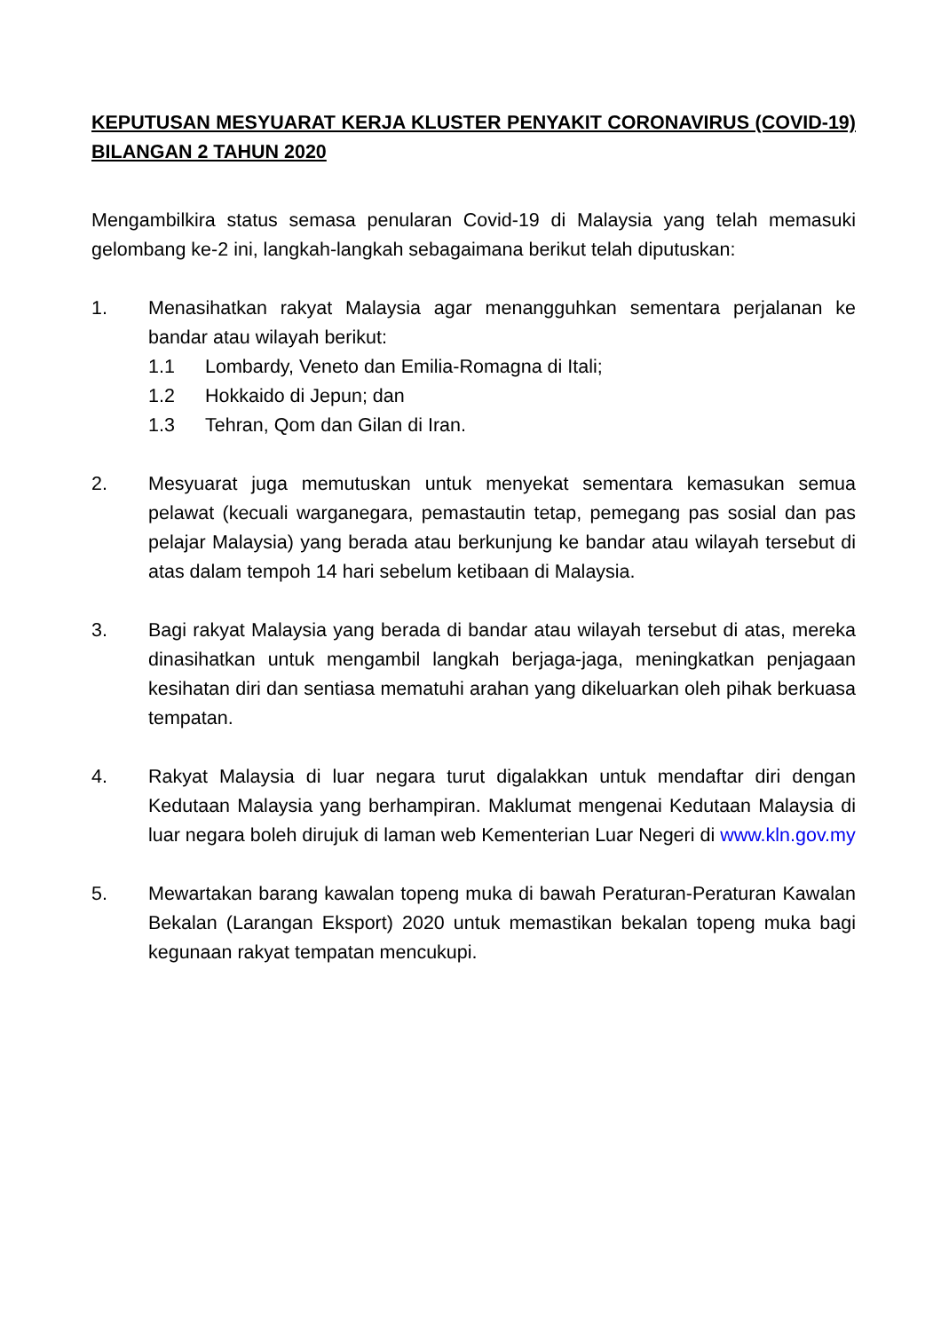KEPUTUSAN MESYUARAT KERJA KLUSTER PENYAKIT CORONAVIRUS (COVID-19) BILANGAN 2 TAHUN 2020
Mengambilkira status semasa penularan Covid-19 di Malaysia yang telah memasuki gelombang ke-2 ini, langkah-langkah sebagaimana berikut telah diputuskan:
1. Menasihatkan rakyat Malaysia agar menangguhkan sementara perjalanan ke bandar atau wilayah berikut:
1.1 Lombardy, Veneto dan Emilia-Romagna di Itali;
1.2 Hokkaido di Jepun; dan
1.3 Tehran, Qom dan Gilan di Iran.
2. Mesyuarat juga memutuskan untuk menyekat sementara kemasukan semua pelawat (kecuali warganegara, pemastautin tetap, pemegang pas sosial dan pas pelajar Malaysia) yang berada atau berkunjung ke bandar atau wilayah tersebut di atas dalam tempoh 14 hari sebelum ketibaan di Malaysia.
3. Bagi rakyat Malaysia yang berada di bandar atau wilayah tersebut di atas, mereka dinasihatkan untuk mengambil langkah berjaga-jaga, meningkatkan penjagaan kesihatan diri dan sentiasa mematuhi arahan yang dikeluarkan oleh pihak berkuasa tempatan.
4. Rakyat Malaysia di luar negara turut digalakkan untuk mendaftar diri dengan Kedutaan Malaysia yang berhampiran. Maklumat mengenai Kedutaan Malaysia di luar negara boleh dirujuk di laman web Kementerian Luar Negeri di www.kln.gov.my
5. Mewartakan barang kawalan topeng muka di bawah Peraturan-Peraturan Kawalan Bekalan (Larangan Eksport) 2020 untuk memastikan bekalan topeng muka bagi kegunaan rakyat tempatan mencukupi.